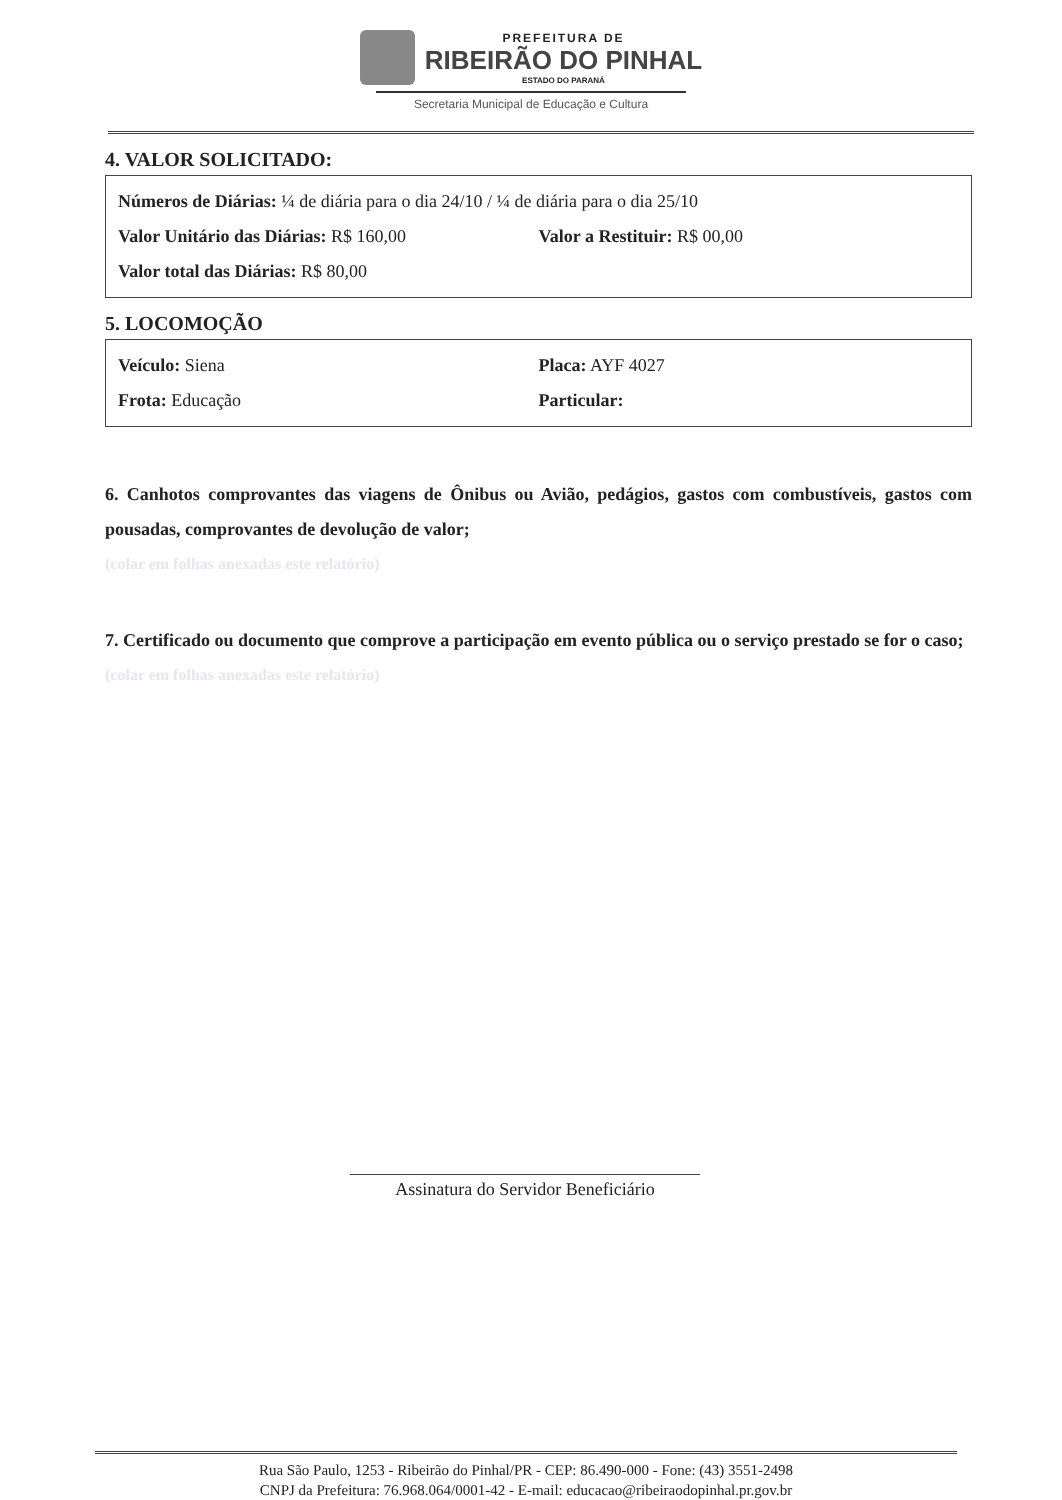PREFEITURA DE
RIBEIRÃO DO PINHAL
ESTADO DO PARANÁ
Secretaria Municipal de Educação e Cultura
4. VALOR SOLICITADO:
Números de Diárias: ¼ de diária para o dia 24/10 / ¼ de diária para o dia 25/10
Valor Unitário das Diárias: R$ 160,00
Valor a Restituir: R$ 00,00
Valor total das Diárias: R$ 80,00
5. LOCOMOÇÃO
Veículo: Siena Placa: AYF 4027
Frota: Educação Particular:
6. Canhotos comprovantes das viagens de Ônibus ou Avião, pedágios, gastos com combustíveis, gastos com pousadas, comprovantes de devolução de valor;
(colar em folhas anexadas este relatório)
7. Certificado ou documento que comprove a participação em evento pública ou o serviço prestado se for o caso;
(colar em folhas anexadas este relatório)
Assinatura do Servidor Beneficiário
Rua São Paulo, 1253 - Ribeirão do Pinhal/PR - CEP: 86.490-000 - Fone: (43) 3551-2498
CNPJ da Prefeitura: 76.968.064/0001-42 - E-mail: educacao@ribeiraodopinhal.pr.gov.br